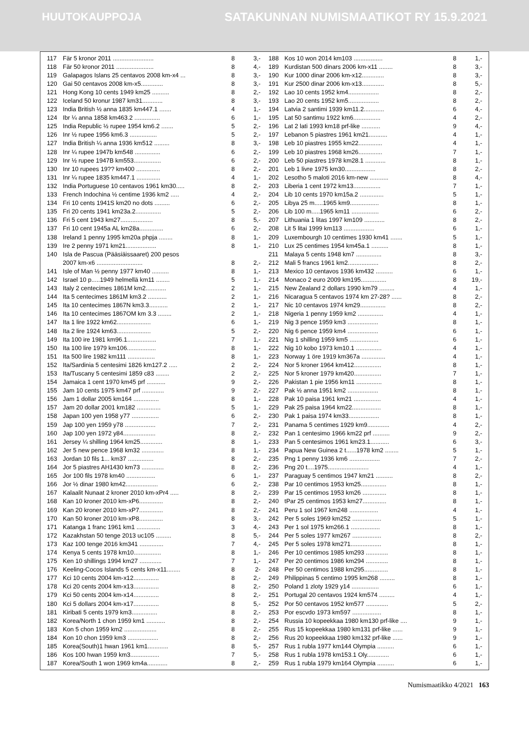HUUTOKAUPPOJA SATAKUNNAN NUMISMAATIKOT RY 15.9.2021
| 117 | Fär 5 kronor 2011 ........................ | 8 | 3,- |
| 118 | Fär 50 kronor 2011 ...................... | 8 | 4,- |
| 119 | Galapagos Islans 25 centavos 2008 km-x4 ... | 8 | 3,- |
| 120 | Gai 50 centavos 2008 km-x5............. | 8 | 3,- |
| 121 | Hong Kong 10 cents 1949 km25 .......... | 8 | 2,- |
| 122 | Iceland 50 kronur 1987 km31............ | 8 | 3,- |
| 123 | India British ½ anna 1835 km447.1 ....... | 4 | 1,- |
| 124 | Ibr ¼ anna 1858 km463.2 ............... | 6 | 1,- |
| 125 | India Republic ½ rupee 1954 km6.2 ....... | 5 | 2,- |
| 126 | Inr ½ rupee 1956 km6.3 ................ | 5 | 2,- |
| 127 | India British ¼ anna 1936 km512 ......... | 8 | 3,- |
| 128 | Inr ¼ rupee 1947b km548 ............... | 6 | 2,- |
| 129 | Inr ½ rupee 1947B km553................ | 6 | 2,- |
| 130 | Inr 10 rupees 19?? km400 .............. | 8 | 2,- |
| 131 | Inr ¼ rupee 1835 km447.1 .............. | 4 | 1,- |
| 132 | India Portuguese 10 centavos 1961 km30..... | 8 | 2,- |
| 133 | French Indochina ½ centime 1936 km2 ..... | 4 | 2,- |
| 134 | Fri 10 cents 1941S km20 no dots ......... | 6 | 2,- |
| 135 | Fri 20 cents 1941 km23a.2............... | 5 | 2,- |
| 136 | Fri 5 cent 1943 km27................... | 8 | 5,- |
| 137 | Fri 10 cent 1945a AL km28a.............. | 6 | 2,- |
| 138 | Ireland 1 penny 1995 km20a phpja ........ | 8 | 1,- |
| 139 | Ire 2 penny 1971 km21.................. | 8 | 1,- |
| 140 | Isla de Pascua (Pääsiäissaaret) 200 pesos | | |
| | 2007 km-x6 ........................... | 8 | 2,- |
| 141 | Isle of Man ½ penny 1977 km40 .......... | 8 | 1,- |
| 142 | Israel 10 p.....1949 helmellä km11 ........ | 5 | 1,- |
| 143 | Italy 2 centecimes 1861M km2............ | 2 | 1,- |
| 144 | Ita 5 centecimes 1861M km3.2 ........... | 2 | 1,- |
| 145 | Ita 10 centecimes 1867N km3.3........... | 2 | 1,- |
| 146 | Ita 10 centecimes 1867OM km 3.3 ........ | 2 | 1,- |
| 147 | Ita 1 lire 1922 km62.................... | 6 | 1,- |
| 148 | Ita 2 lire 1924 km63.................... | 5 | 2,- |
| 149 | Ita 100 ire 1981 km96.1................. | 7 | 1,- |
| 150 | Ita 100 lire 1979 km106................. | 8 | 1,- |
| 151 | Ita 500 lire 1982 km111 ................ | 8 | 1,- |
| 152 | Ita/Sardinia 5 centesimi 1826 km127.2 ..... | 2 | 2,- |
| 153 | Ita/Tuscany 5 centesimi 1859 c83 ........ | 2 | 2,- |
| 154 | Jamaica 1 cent 1970 km45 prf ........... | 9 | 2,- |
| 155 | Jam 10 cents 1975 km47 prf ............. | 9 | 2,- |
| 156 | Jam 1 dollar 2005 km164 ............... | 8 | 1,- |
| 157 | Jam 20 dollar 2001 km182 .............. | 5 | 1,- |
| 158 | Japan 100 yen 1958 y77 ................ | 6 | 2,- |
| 159 | Jap 100 yen 1959 y78 .................. | 7 | 2,- |
| 160 | Jap 100 yen 1972 y84................... | 8 | 2,- |
| 161 | Jersey ¼ shilling 1964 km25............. | 8 | 1,- |
| 162 | Jer 5 new pence 1968 km32 ............. | 8 | 1,- |
| 163 | Jordan 10 fils 1... km37 ............... | 8 | 2,- |
| 164 | Jor 5 piastres AH1430 km73 ............. | 8 | 2,- |
| 165 | Jor 100 fils 1978 km40 ................. | 6 | 1,- |
| 166 | Jor ½ dinar 1980 km42................... | 6 | 2,- |
| 167 | Kalaalit Nunaat 2 kroner 2010 km-xPr4 ..... | 8 | 2,- |
| 168 | Kan 10 kroner 2010 km-xP6.............. | 8 | 2,- |
| 169 | Kan 20 kroner 2010 km-xP7.............. | 8 | 2,- |
| 170 | Kan 50 kroner 2010 km-xP8.............. | 8 | 3,- |
| 171 | Katanga 1 franc 1961 km1 .............. | 3 | 4,- |
| 172 | Kazakhstan 50 tenge 2013 uc105 ......... | 8 | 5,- |
| 173 | Kaz 100 tenge 2016 km341 .............. | 7 | 4,- |
| 174 | Kenya 5 cents 1978 km10................ | 8 | 1,- |
| 175 | Ken 10 shillings 1994 km27 ............. | 7 | 1,- |
| 176 | Keeling-Cocos Islands 5 cents km-x11........ | 8 | 2- |
| 177 | Kci 10 cents 2004 km-x12............... | 8 | 2,- |
| 178 | Kci 20 cents 2004 km-x13............... | 8 | 2,- |
| 179 | Kci 50 cents 2004 km-x14............... | 8 | 2,- |
| 180 | Kci 5 dollars 2004 km-x17............... | 8 | 5,- |
| 181 | Kiribati 5 cents 1979 km3............... | 8 | 2,- |
| 182 | Korea/North 1 chon 1959 km1 ........... | 8 | 2,- |
| 183 | Kon 5 chon 1959 km2 ................... | 8 | 2,- |
| 184 | Kon 10 chon 1959 km3 .................. | 8 | 2,- |
| 185 | Korea(South)1 hwan 1961 km1............ | 8 | 5,- |
| 186 | Kos 100 hwan 1959 km3................. | 7 | 5,- |
| 187 | Korea/South 1 won 1969 km4a............ | 8 | 2,- |
| 188 | Kos 10 won 2014 km103 ................. | 8 | 1,- |
| 189 | Kurdistan 500 dinars 2006 km-x11 ........ | 8 | 3,- |
| 190 | Kur 1000 dinar 2006 km-x12............. | 8 | 3,- |
| 191 | Kur 2500 dinar 2006 km-x13............. | 8 | 5,- |
| 192 | Lao 10 cents 1952 km4.................. | 8 | 2,- |
| 193 | Lao 20 cents 1952 km5.................. | 8 | 2,- |
| 194 | Latvia 2 santimi 1939 km11.2............ | 6 | 4,- |
| 195 | Lat 50 santimu 1922 km6................ | 4 | 2,- |
| 196 | Lat 2 lati 1993 km18 prf-like ........... | 9 | 4,- |
| 197 | Lebanon 5 piastres 1961 km21........... | 4 | 1,- |
| 198 | Leb 10 piastres 1955 km22.............. | 4 | 1,- |
| 199 | Leb 10 piastres 1968 km26.............. | 7 | 1,- |
| 200 | Leb 50 piastres 1978 km28.1 ............ | 8 | 1,- |
| 201 | Leb 1 livre 1975 km30.................. | 8 | 2,- |
| 202 | Lesotho 5 maloti 2016 km-new ........... | 8 | 4,- |
| 203 | Liberia 1 cent 1972 km13................ | 7 | 1,- |
| 204 | Lib 10 cents 1970 km15a.2 .............. | 5 | 1,- |
| 205 | Libya 25 m.....1965 km9................. | 8 | 1,- |
| 206 | Lib 100 m.....1965 km11 ................ | 6 | 2,- |
| 207 | Lithuania 1 litas 1997 km109 ............ | 8 | 2,- |
| 208 | Lit 5 litai 1999 km113 .................. | 6 | 1,- |
| 209 | Luxembourgh 10 centimes 1930 km41 ....... | 5 | 1,- |
| 210 | Lux 25 centimes 1954 km45a.1 .......... | 8 | 1,- |
| 211 | Malaya 5 cents 1948 km7 ............... | 8 | 3,- |
| 212 | Mali 5 francs 1961 km2.................. | 8 | 2,- |
| 213 | Mexico 10 centavos 1936 km432 .......... | 6 | 1,- |
| 214 | Monaco 2 euro 2009 km195............... | 8 | 19,- |
| 215 | New Zealand 2 dollars 1990 km79 ......... | 4 | 1,- |
| 216 | Nicaragua 5 centavos 1974 km 27-28? ...... | 8 | 2,- |
| 217 | Nic 10 centavos 1974 km29............... | 8 | 2,- |
| 218 | Nigeria 1 penny 1959 km2 ............... | 4 | 1,- |
| 219 | Nig 3 pence 1959 km3 .................. | 8 | 1,- |
| 220 | Nig 6 pence 1959 km4 .................. | 6 | 1,- |
| 221 | Nig 1 shilling 1959 km5 ................. | 6 | 1,- |
| 222 | Nig 10 kobo 1973 km10.1 ............... | 4 | 1,- |
| 223 | Norway 1 öre 1919 km367a .............. | 4 | 1,- |
| 224 | Nor 5 kroner 1964 km412................ | 8 | 1,- |
| 225 | Nor 5 kroner 1979 km420................ | 7 | 1,- |
| 226 | Pakistan 1 pie 1956 km11 ............... | 8 | 1,- |
| 227 | Pak ½ anna 1951 km2 .................. | 8 | 1,- |
| 228 | Pak 10 paisa 1961 km21 ................ | 4 | 1,- |
| 229 | Pak 25 paisa 1964 km22................. | 8 | 1,- |
| 230 | Pak 1 paisa 1974 km33.................. | 8 | 1,- |
| 231 | Panama 5 centimes 1929 km9............. | 4 | 2,- |
| 232 | Pan 1 centesimo 1966 km22 prf .......... | 9 | 2,- |
| 233 | Pan 5 centesimos 1961 km23.1........... | 6 | 3,- |
| 234 | Papua New Guinea 2 t......1978 km2 ........ | 5 | 1,- |
| 235 | Png 1 penny 1936 km6 .................. | 7 | 2,- |
| 236 | Png 20 t....1975........................ | 4 | 1,- |
| 237 | Paraguay 5 centimos 1947 km21 .......... | 8 | 2,- |
| 238 | Par 10 centimos 1953 km25............... | 8 | 1,- |
| 239 | Par 15 centimos 1953 km26 .............. | 8 | 1,- |
| 240 | tPar 25 centimos 1953 km27.............. | 8 | 1,- |
| 241 | Peru 1 sol 1967 km248 ................. | 4 | 1,- |
| 242 | Per 5 soles 1969 km252 ................. | 5 | 1,- |
| 243 | Per 1 sol 1975 km266.1 ................. | 8 | 1,- |
| 244 | Per 5 soles 1977 km267 ................. | 8 | 2,- |
| 245 | Per 5 soles 1978 km271.................. | 8 | 1,- |
| 246 | Per 10 centimos 1985 km293 ............. | 8 | 1,- |
| 247 | Per 20 centimos 1986 km294 ............. | 8 | 1,- |
| 248 | Per 50 centimos 1988 km295.............. | 8 | 1,- |
| 249 | Philippinas 5 centimo 1995 km268 ......... | 8 | 1,- |
| 250 | Poland 1 zloty 1929 y14 ................ | 6 | 1,- |
| 251 | Portugal 20 centavos 1924 km574 ......... | 4 | 1,- |
| 252 | Por 50 centavos 1952 km577 ............. | 5 | 2,- |
| 253 | Por escvdo 1973 km597 ................. | 8 | 1,- |
| 254 | Russia 10 kopeekkaa 1980 km130 prf-like .... | 9 | 1,- |
| 255 | Rus 15 kopeekkaa 1980 km131 prf-like ...... | 9 | 1,- |
| 256 | Rus 20 kopeekkaa 1980 km132 prf-like ...... | 9 | 1,- |
| 257 | Rus 1 rubla 1977 km144 Olympia .......... | 6 | 1,- |
| 258 | Rus 1 rubla 1978 km153.1 Oly............. | 6 | 1,- |
| 259 | Rus 1 rubla 1979 km164 Olympia .......... | 6 | 1,- |
Numismaatikko 4/2021 163